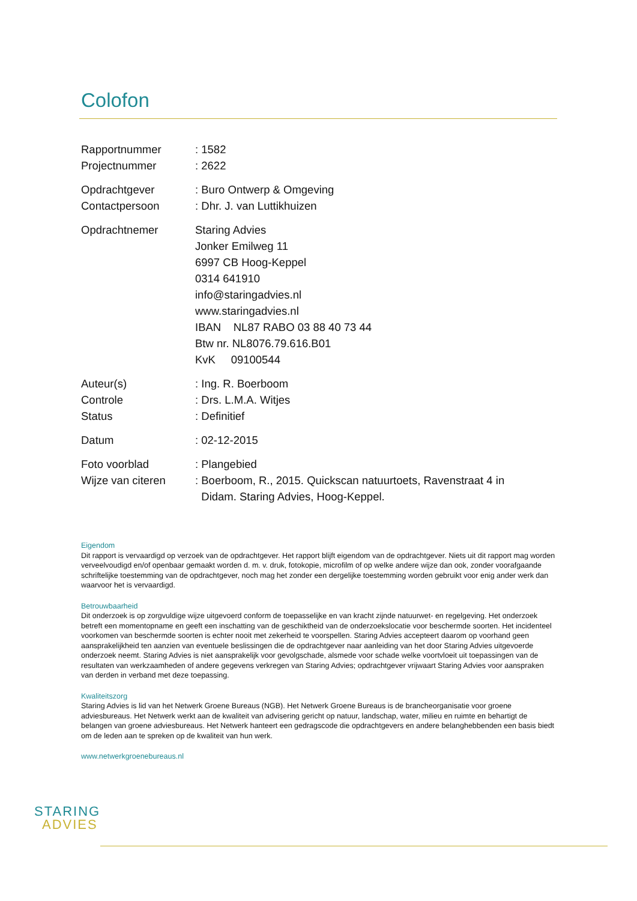Colofon
Rapportnummer: 1582
Projectnummer: 2622
Opdrachtgever: Buro Ontwerp & Omgeving
Contactpersoon: Dhr. J. van Luttikhuizen
Opdrachtnemer Staring Advies
Jonker Emilweg 11
6997 CB Hoog-Keppel
0314 641910
info@staringadvies.nl
www.staringadvies.nl
IBAN NL87 RABO 03 88 40 73 44
Btw nr. NL8076.79.616.B01
KvK 09100544
Auteur(s): Ing. R. Boerboom
Controle: Drs. L.M.A. Witjes
Status: Definitief
Datum: 02-12-2015
Foto voorblad: Plangebied
Wijze van citeren: Boerboom, R., 2015. Quickscan natuurtoets, Ravenstraat 4 in
Didam. Staring Advies, Hoog-Keppel.
Eigendom
Dit rapport is vervaardigd op verzoek van de opdrachtgever. Het rapport blijft eigendom van de opdrachtgever. Niets uit dit rapport mag worden verveelvoudigd en/of openbaar gemaakt worden d. m. v. druk, fotokopie, microfilm of op welke andere wijze dan ook, zonder voorafgaande schriftelijke toestemming van de opdrachtgever, noch mag het zonder een dergelijke toestemming worden gebruikt voor enig ander werk dan waarvoor het is vervaardigd.
Betrouwbaarheid
Dit onderzoek is op zorgvuldige wijze uitgevoerd conform de toepasselijke en van kracht zijnde natuurwet- en regelgeving. Het onderzoek betreft een momentopname en geeft een inschatting van de geschiktheid van de onderzoekslocatie voor beschermde soorten. Het incidenteel voorkomen van beschermde soorten is echter nooit met zekerheid te voorspellen. Staring Advies accepteert daarom op voorhand geen aansprakelijkheid ten aanzien van eventuele beslissingen die de opdrachtgever naar aanleiding van het door Staring Advies uitgevoerde onderzoek neemt. Staring Advies is niet aansprakelijk voor gevolgschade, alsmede voor schade welke voortvloeit uit toepassingen van de resultaten van werkzaamheden of andere gegevens verkregen van Staring Advies; opdrachtgever vrijwaart Staring Advies voor aanspraken van derden in verband met deze toepassing.
Kwaliteitszorg
Staring Advies is lid van het Netwerk Groene Bureaus (NGB). Het Netwerk Groene Bureaus is de brancheorganisatie voor groene adviesbureaus. Het Netwerk werkt aan de kwaliteit van advisering gericht op natuur, landschap, water, milieu en ruimte en behartigt de belangen van groene adviesbureaus. Het Netwerk hanteert een gedragscode die opdrachtgevers en andere belanghebbenden een basis biedt om de leden aan te spreken op de kwaliteit van hun werk.
www.netwerkgroenebureaus.nl
STARING
ADVIES